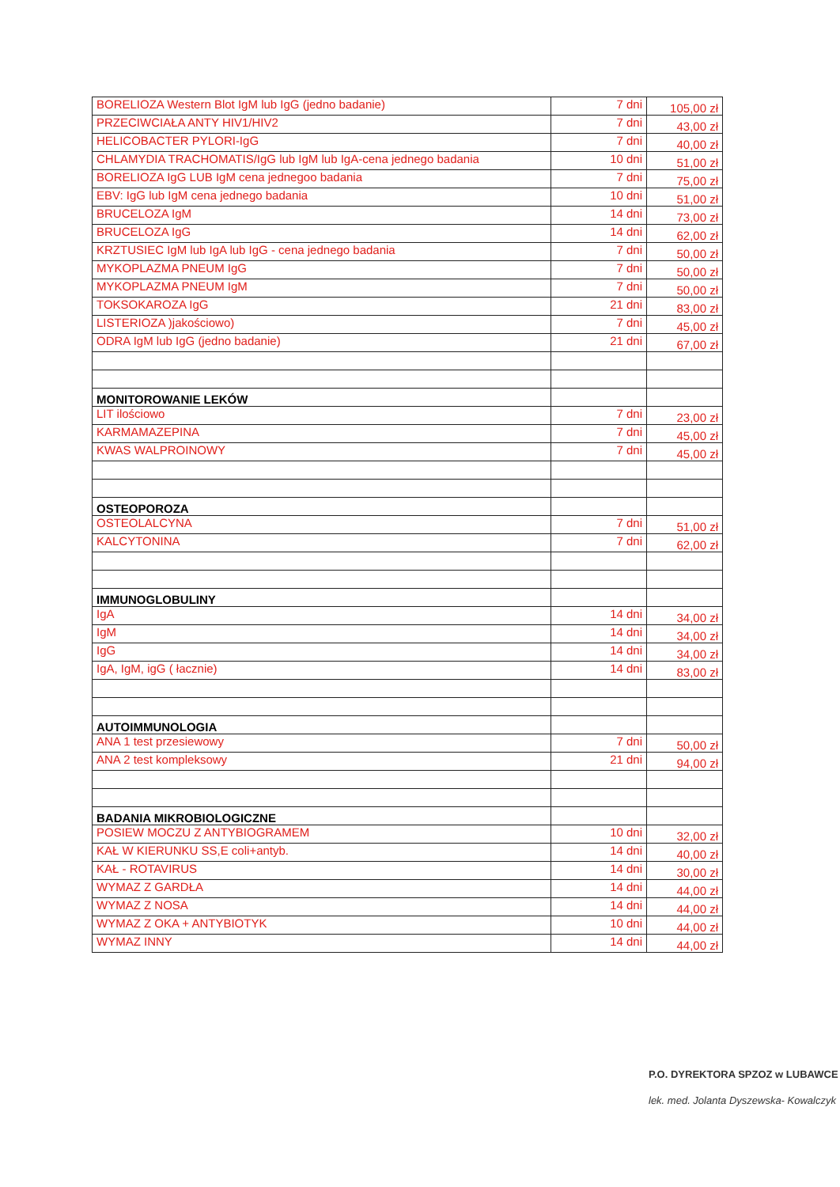| BORELIOZA Western Blot IgM lub IgG (jedno badanie) | 7 dni | 105,00 zł |
| PRZECIWCIAŁA ANTY HIV1/HIV2 | 7 dni | 43,00 zł |
| HELICOBACTER PYLORI-IgG | 7 dni | 40,00 zł |
| CHLAMYDIA TRACHOMATIS/IgG lub IgM lub IgA-cena jednego badania | 10 dni | 51,00 zł |
| BORELIOZA IgG LUB IgM cena jednegoo badania | 7 dni | 75,00 zł |
| EBV: IgG lub IgM cena jednego badania | 10 dni | 51,00 zł |
| BRUCELOZA IgM | 14 dni | 73,00 zł |
| BRUCELOZA IgG | 14 dni | 62,00 zł |
| KRZTUSIEC IgM lub IgA lub IgG - cena jednego badania | 7 dni | 50,00 zł |
| MYKOPLAZMA PNEUM IgG | 7 dni | 50,00 zł |
| MYKOPLAZMA PNEUM IgM | 7 dni | 50,00 zł |
| TOKSOKAROZA IgG | 21 dni | 83,00 zł |
| LISTERIOZA )jakościowo) | 7 dni | 45,00 zł |
| ODRA IgM lub IgG (jedno badanie) | 21 dni | 67,00 zł |
| MONITOROWANIE LEKÓW | | |
| LIT ilościowo | 7 dni | 23,00 zł |
| KARMAMAZEPINA | 7 dni | 45,00 zł |
| KWAS WALPROINOWY | 7 dni | 45,00 zł |
| OSTEOPOROZA | | |
| OSTEOLALCYNA | 7 dni | 51,00 zł |
| KALCYTONINA | 7 dni | 62,00 zł |
| IMMUNOGLOBULINY | | |
| IgA | 14 dni | 34,00 zł |
| IgM | 14 dni | 34,00 zł |
| IgG | 14 dni | 34,00 zł |
| IgA, IgM, igG ( łacznie) | 14 dni | 83,00 zł |
| AUTOIMMUNOLOGIA | | |
| ANA 1 test przesiewowy | 7 dni | 50,00 zł |
| ANA 2 test kompleksowy | 21 dni | 94,00 zł |
| BADANIA MIKROBIOLOGICZNE | | |
| POSIEW MOCZU Z ANTYBIOGRAMEM | 10 dni | 32,00 zł |
| KAŁ W KIERUNKU SS,E coli+antyb. | 14 dni | 40,00 zł |
| KAŁ - ROTAVIRUS | 14 dni | 30,00 zł |
| WYMAZ Z GARDŁA | 14 dni | 44,00 zł |
| WYMAZ Z NOSA | 14 dni | 44,00 zł |
| WYMAZ Z OKA + ANTYBIOTYK | 10 dni | 44,00 zł |
| WYMAZ INNY | 14 dni | 44,00 zł |
P.O. DYREKTORA SPZOZ w LUBAWCE
lek. med. Jolanta Dyszewska- Kowalczyk